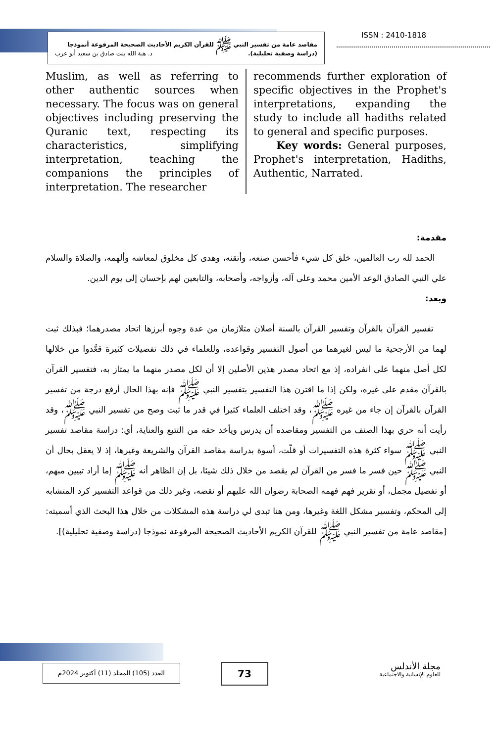مقاصد عامة من تفسير النبي ﷺ للقرآن الكريم الأحاديث الصحيحة المرفوعة أنموذجا
(دراسة وصفية تحليلية). د. هبة الله بنت صادق بن سعيد أبو عرب
ISSN : 2410-1818
Muslim, as well as referring to other authentic sources when necessary. The focus was on general objectives including preserving the Quranic text, respecting its characteristics, simplifying interpretation, teaching the companions the principles of interpretation. The researcher
recommends further exploration of specific objectives in the Prophet's interpretations, expanding the study to include all hadiths related to general and specific purposes.
Key words: General purposes, Prophet's interpretation, Hadiths, Authentic, Narrated.
مقدمة:
الحمد لله رب العالمين، خلق كل شيء فأحسن صنعه، وأتقنه، وهدى كل مخلوق لمعاشه وألهمه، والصلاة والسلام علي النبي الصادق الوعد الأمين محمد وعلى آله، وأزواجه، وأصحابه، والتابعين لهم بإحسان إلى يوم الدين.
وبعد:
تفسير القرآن بالقرآن وتفسير القرآن بالسنة أصلان متلازمان من عدة وجوه أبرزها اتحاد مصدرهما؛ فبذلك ثبت لهما من الأرجحية ما ليس لغيرهما من أصول التفسير وقواعده، وللعلماء في ذلك تفصيلات كثيرة قعَّدوا من خلالها لكل أصل منهما على انفراده، إذ مع اتحاد مصدر هذين الأصلين إلا أن لكل مصدر منهما ما يمتاز به، فتفسير القرآن بالقرآن مقدم على غيره، ولكن إذا ما اقترن هذا التفسير بتفسير النبي ﷺ فإنه بهذا الحال أرفع درجة من تفسير القرآن بالقرآن إن جاء من غيره ﷺ، وقد اختلف العلماء كثيرا في قدر ما ثبت وصح من تفسير النبي ﷺ، وقد رأيت أنه حري بهذا الصنف من التفسير ومقاصده أن يدرس ويأخذ حقه من التتبع والعناية، أي: دراسة مقاصد تفسير النبي ﷺ سواء كثرة هذه التفسيرات أو قلّت، أسوة بدراسة مقاصد القرآن والشريعة وغيرها، إذ لا يعقل بحال أن النبي ﷺ حين فسر ما فسر من القرآن لم يقصد من خلال ذلك شيئا، بل إن الظاهر أنه ﷺ إما أراد تبيين مبهم، أو تفصيل مجمل، أو تقرير فهم فهمه الصحابة رضوان الله عليهم أو نقضه، وغير ذلك من قواعد التفسير كرد المتشابه إلى المحكم، وتفسير مشكل اللغة وغيرها، ومن هنا تبدى لي دراسة هذه المشكلات من خلال هذا البحث الذي أسميته: [مقاصد عامة من تفسير النبي ﷺ للقرآن الكريم الأحاديث الصحيحة المرفوعة نموذجا (دراسة وصفية تحليلية)].
العدد (105) المجلد (11) أكتوبر 2024م
73
مجلة الأندلس
للعلوم الإنسانية والاجتماعية